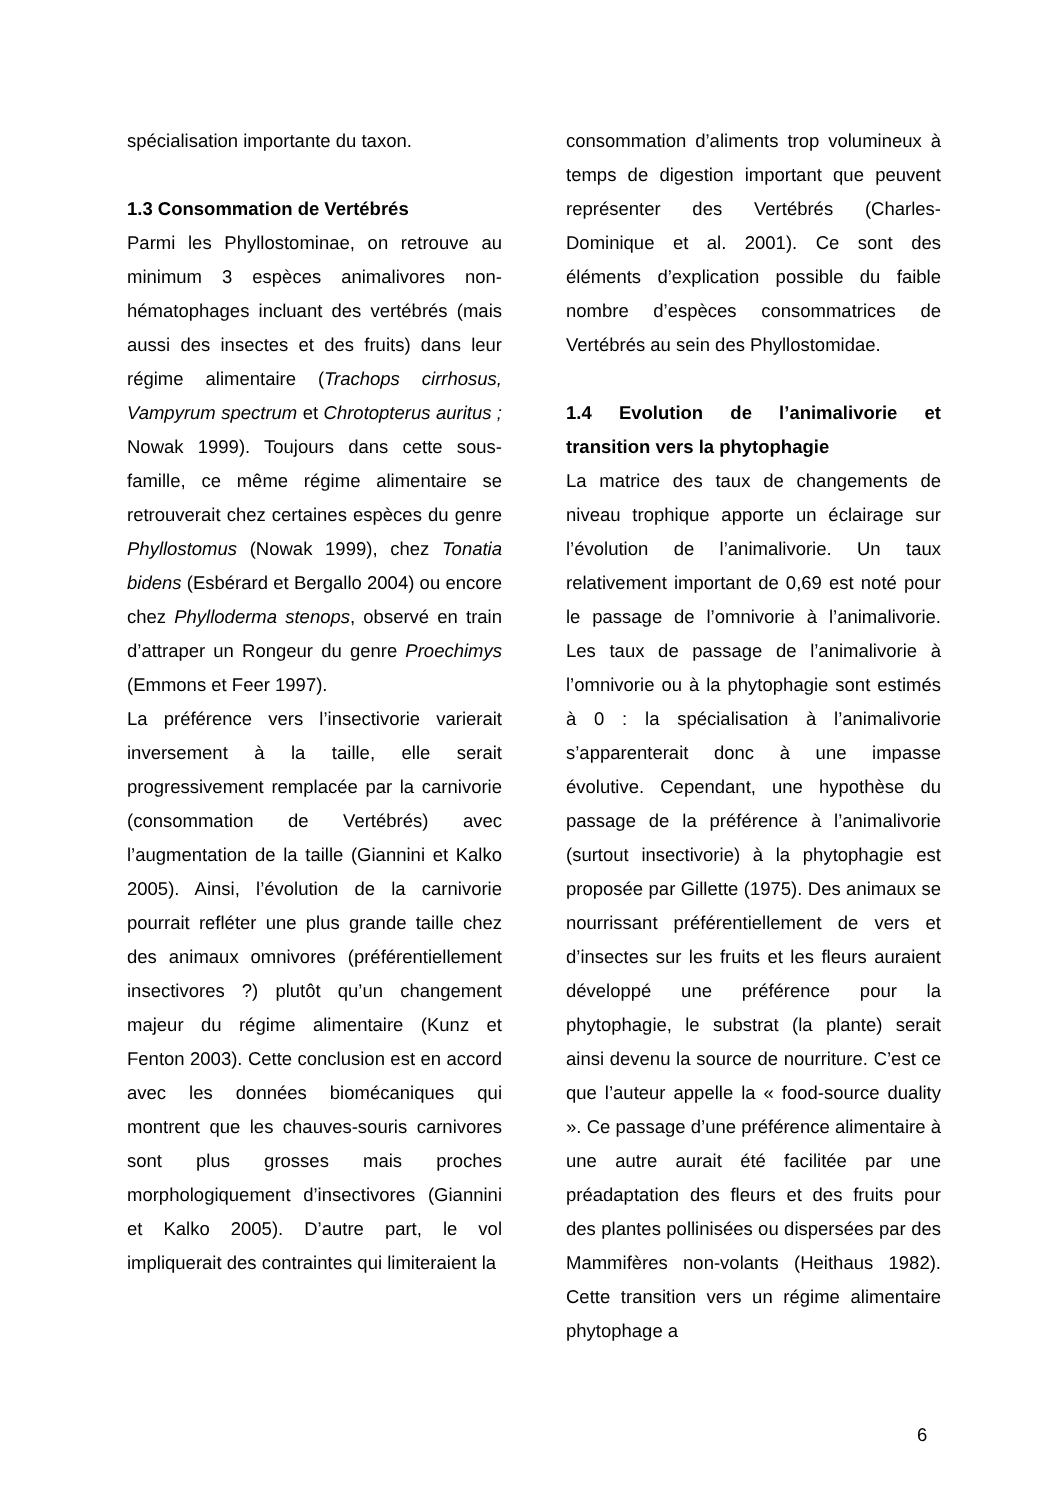spécialisation importante du taxon.
1.3 Consommation de Vertébrés
Parmi les Phyllostominae, on retrouve au minimum 3 espèces animalivores non-hématophages incluant des vertébrés (mais aussi des insectes et des fruits) dans leur régime alimentaire (Trachops cirrhosus, Vampyrum spectrum et Chrotopterus auritus ; Nowak 1999). Toujours dans cette sous-famille, ce même régime alimentaire se retrouverait chez certaines espèces du genre Phyllostomus (Nowak 1999), chez Tonatia bidens (Esbérard et Bergallo 2004) ou encore chez Phylloderma stenops, observé en train d’attraper un Rongeur du genre Proechimys (Emmons et Feer 1997).
La préférence vers l’insectivorie varierait inversement à la taille, elle serait progressivement remplacée par la carnivorie (consommation de Vertébrés) avec l’augmentation de la taille (Giannini et Kalko 2005). Ainsi, l’évolution de la carnivorie pourrait refléter une plus grande taille chez des animaux omnivores (préférentiellement insectivores ?) plutôt qu’un changement majeur du régime alimentaire (Kunz et Fenton 2003). Cette conclusion est en accord avec les données biomécaniques qui montrent que les chauves-souris carnivores sont plus grosses mais proches morphologiquement d’insectivores (Giannini et Kalko 2005). D’autre part, le vol impliquerait des contraintes qui limiteraient la
consommation d’aliments trop volumineux à temps de digestion important que peuvent représenter des Vertébrés (Charles-Dominique et al. 2001). Ce sont des éléments d’explication possible du faible nombre d’espèces consommatrices de Vertébrés au sein des Phyllostomidae.
1.4 Evolution de l’animalivorie et transition vers la phytophagie
La matrice des taux de changements de niveau trophique apporte un éclairage sur l’évolution de l’animalivorie. Un taux relativement important de 0,69 est noté pour le passage de l’omnivorie à l’animalivorie. Les taux de passage de l’animalivorie à l’omnivorie ou à la phytophagie sont estimés à 0 : la spécialisation à l’animalivorie s’apparenterait donc à une impasse évolutive. Cependant, une hypothèse du passage de la préférence à l’animalivorie (surtout insectivorie) à la phytophagie est proposée par Gillette (1975). Des animaux se nourrissant préférentiellement de vers et d’insectes sur les fruits et les fleurs auraient développé une préférence pour la phytophagie, le substrat (la plante) serait ainsi devenu la source de nourriture. C’est ce que l’auteur appelle la « food-source duality ». Ce passage d’une préférence alimentaire à une autre aurait été facilitée par une préadaptation des fleurs et des fruits pour des plantes pollinisées ou dispersées par des Mammifères non-volants (Heithaus 1982). Cette transition vers un régime alimentaire phytophage a
6